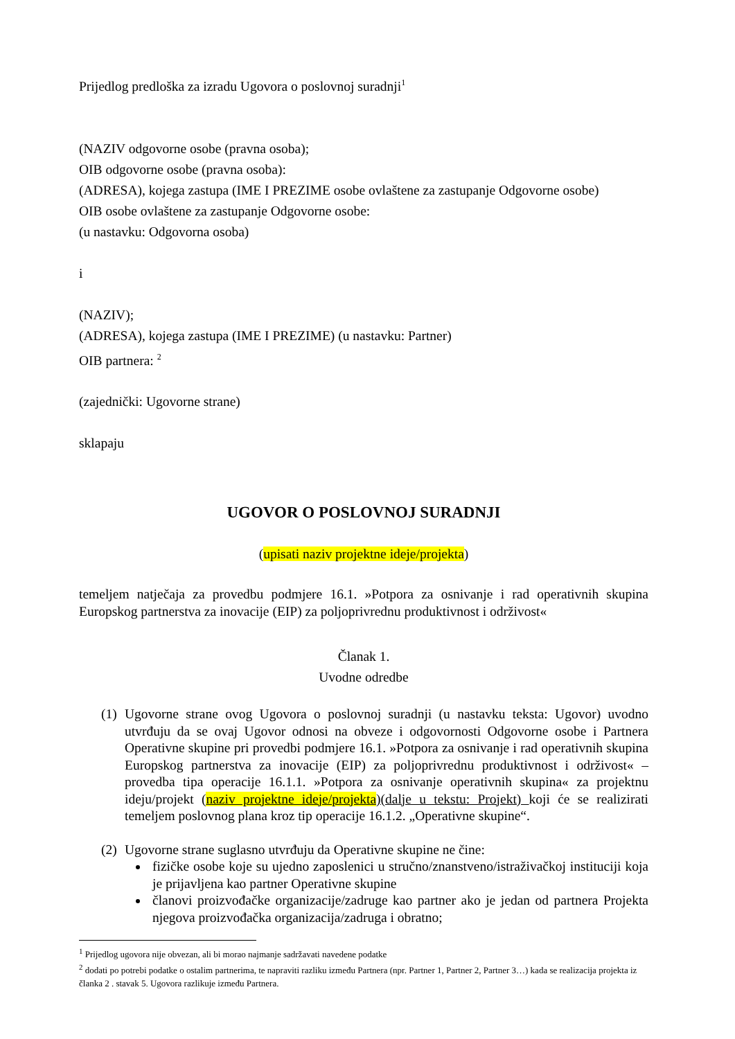Prijedlog predloška za izradu Ugovora o poslovnoj suradnji<sup>1</sup>
(NAZIV odgovorne osobe (pravna osoba);
OIB odgovorne osobe (pravna osoba):
(ADRESA), kojega zastupa (IME I PREZIME osobe ovlaštene za zastupanje Odgovorne osobe)
OIB osobe ovlaštene za zastupanje Odgovorne osobe:
(u nastavku: Odgovorna osoba)
i
(NAZIV);
(ADRESA), kojega zastupa (IME I PREZIME) (u nastavku: Partner)
OIB partnera: <sup>2</sup>
(zajednički: Ugovorne strane)
sklapaju
UGOVOR O POSLOVNOJ SURADNJI
(upisati naziv projektne ideje/projekta)
temeljem natječaja za provedbu podmjere 16.1. »Potpora za osnivanje i rad operativnih skupina Europskog partnerstva za inovacije (EIP) za poljoprivrednu produktivnost i održivost«
Članak 1.
Uvodne odredbe
(1) Ugovorne strane ovog Ugovora o poslovnoj suradnji (u nastavku teksta: Ugovor) uvodno utvrđuju da se ovaj Ugovor odnosi na obveze i odgovornosti Odgovorne osobe i Partnera Operativne skupine pri provedbi podmjere 16.1. »Potpora za osnivanje i rad operativnih skupina Europskog partnerstva za inovacije (EIP) za poljoprivrednu produktivnost i održivost« – provedba tipa operacije 16.1.1. »Potpora za osnivanje operativnih skupina« za projektnu ideju/projekt (naziv projektne ideje/projekta)(dalje u tekstu: Projekt) koji će se realizirati temeljem poslovnog plana kroz tip operacije 16.1.2. „Operativne skupine“.
(2)
Ugovorne strane suglasno utvrđuju da Operativne skupine ne čine:
fizičke osobe koje su ujedno zaposlenici u stručno/znanstveno/istraživačkoj instituciji koja je prijavljena kao partner Operativne skupine
članovi proizvođačke organizacije/zadruge kao partner ako je jedan od partnera Projekta njegova proizvođačka organizacija/zadruga i obratno;
<sup>1</sup> Prijedlog ugovora nije obvezan, ali bi morao najmanje sadržavati navedene podatke
<sup>2</sup> dodati po potrebi podatke o ostalim partnerima, te napraviti razliku između Partnera (npr. Partner 1, Partner 2, Partner 3…) kada se realizacija projekta iz članka 2 . stavak 5. Ugovora razlikuje između Partnera.